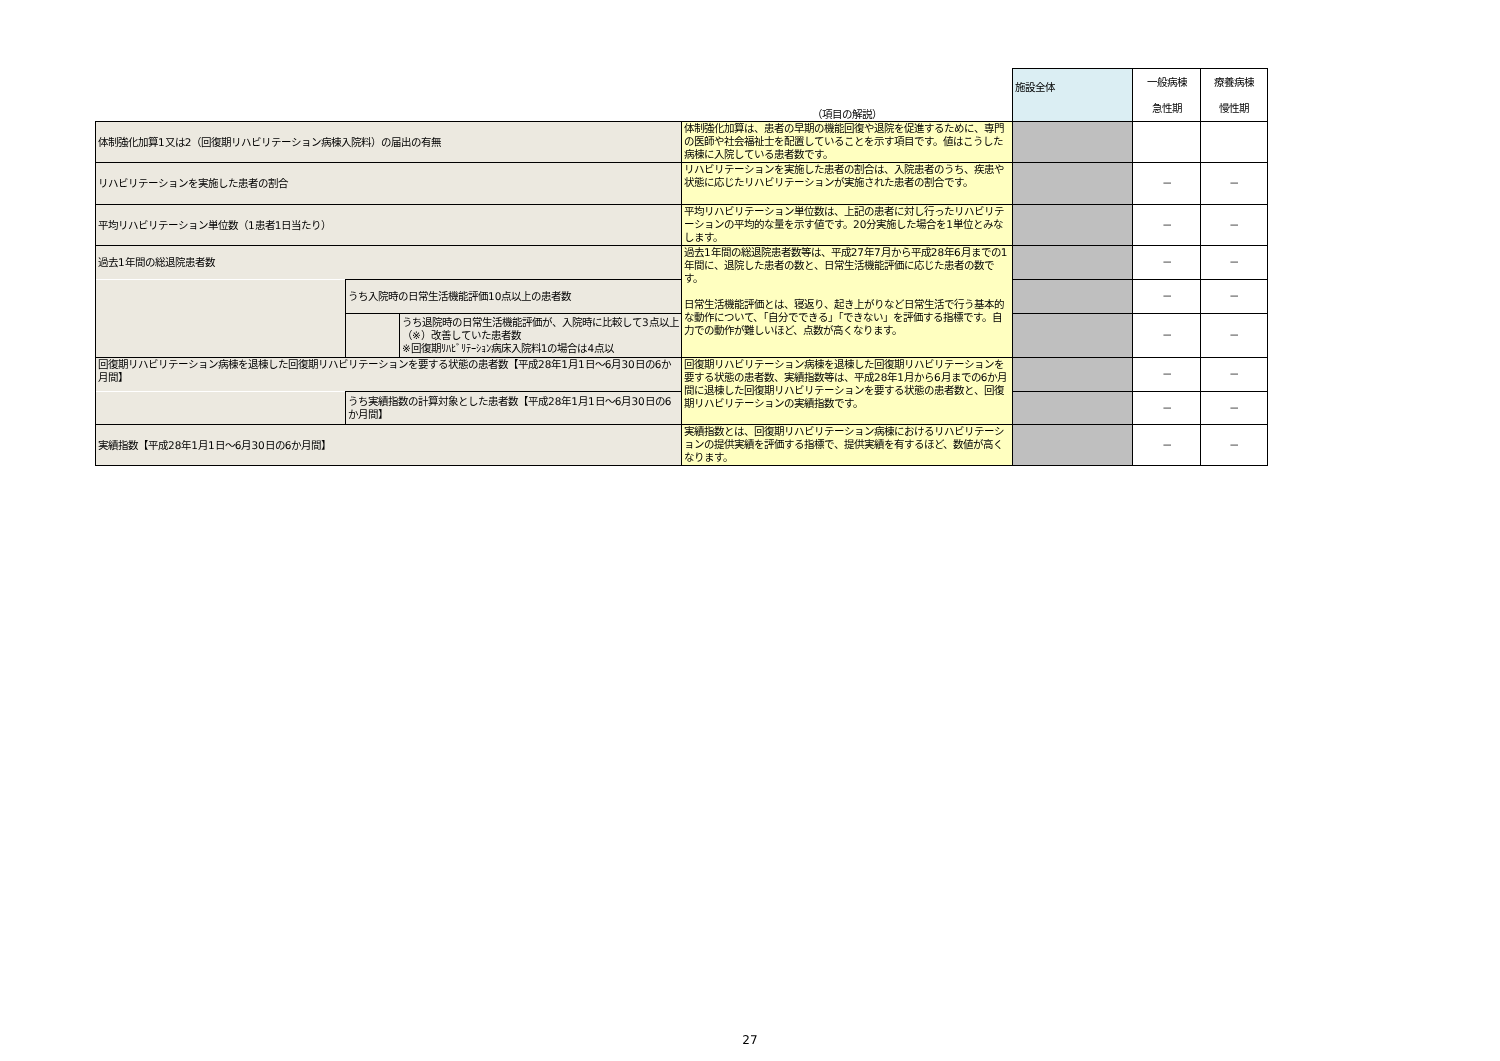| | | | （項目の解説） | 施設全体 | 一般病棟 急性期 | 療養病棟 慢性期 |
| --- | --- | --- | --- | --- | --- | --- |
| 体制強化加算1又は2（回復期リハビリテーション病棟入院料）の届出の有無 | | | 体制強化加算は、患者の早期の機能回復や退院を促進するために、専門の医師や社会福祉士を配置していることを示す項目です。値はこうした病棟に入院している患者数です。 | | | |
| リハビリテーションを実施した患者の割合 | | | リハビリテーションを実施した患者の割合は、入院患者のうち、疾患や状態に応じたリハビリテーションが実施された患者の割合です。 | | － | － |
| 平均リハビリテーション単位数（1患者1日当たり） | | | 平均リハビリテーション単位数は、上記の患者に対し行ったリハビリテーションの平均的な量を示す値です。20分実施した場合を1単位とみなします。 | | － | － |
| 過去1年間の総退院患者数 | | | 過去1年間の総退院患者数等は、平成27年7月から平成28年6月までの1年間に、退院した患者の数と、日常生活機能評価に応じた患者の数です。 日常生活機能評価とは、寝返り、起き上がりなど日常生活で行う基本的な動作について、「自分でできる」「できない」を評価する指標です。自力での動作が難しいほど、点数が高くなります。 | | － | － |
| | うち入院時の日常生活機能評価10点以上の患者数 | | | | － | － |
| | | うち退院時の日常生活機能評価が、入院時に比較して3点以上（※）改善していた患者数 ※回復期ﾘﾊﾋﾞﾘﾃｰｼｮﾝ病床入院料1の場合は4点以 | | | － | － |
| 回復期リハビリテーション病棟を退棟した回復期リハビリテーションを要する状態の患者数【平成28年1月1日～6月30日の6か月間】 | | | 回復期リハビリテーション病棟を退棟した回復期リハビリテーションを要する状態の患者数、実績指数等は、平成28年1月から6月までの6か月間に退棟した回復期リハビリテーションを要する状態の患者数と、回復期リハビリテーションの実績指数です。 | | － | － |
| | うち実績指数の計算対象とした患者数【平成28年1月1日～6月30日の6か月間】 | | | | － | － |
| 実績指数【平成28年1月1日～6月30日の6か月間】 | | | 実績指数とは、回復期リハビリテーション病棟におけるリハビリテーションの提供実績を評価する指標で、提供実績を有するほど、数値が高くなります。 | | － | － |
27